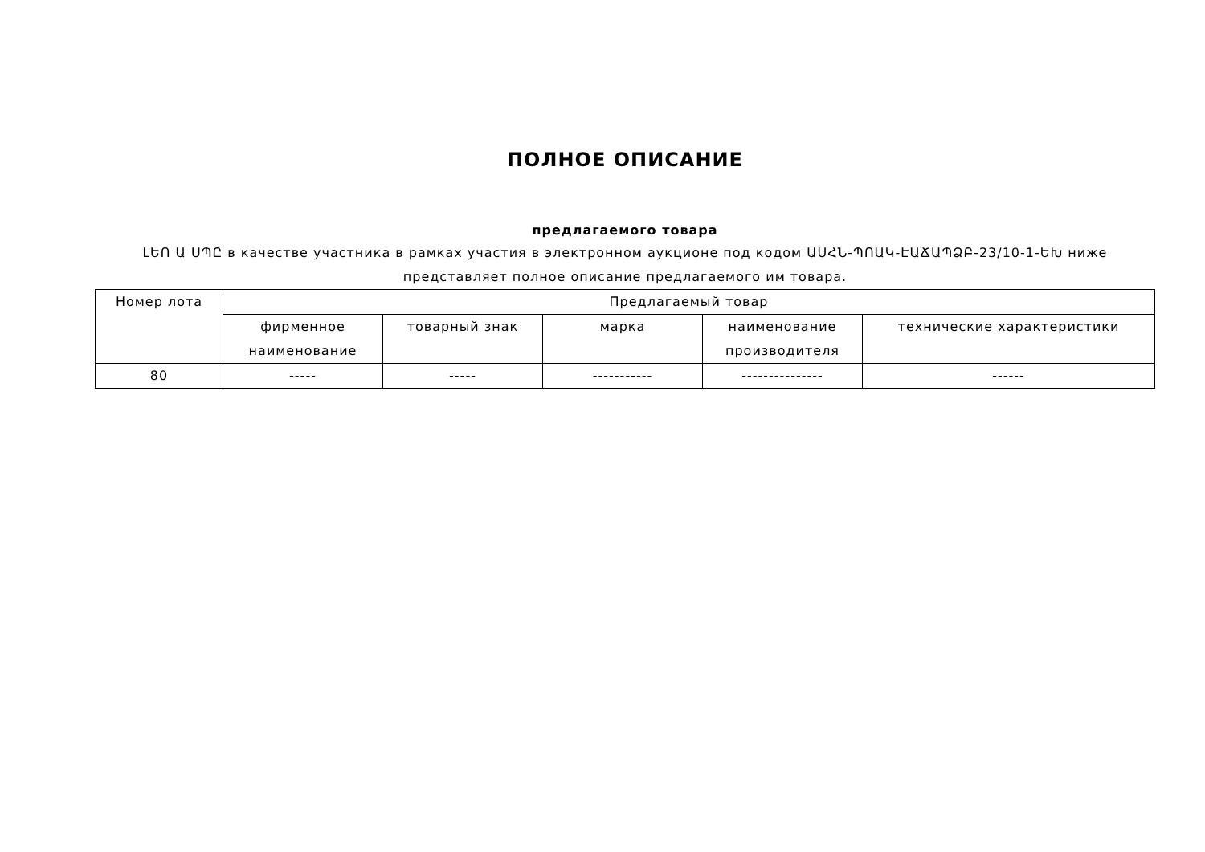ПОЛНОЕ ОПИСАНИЕ
предлагаемого товара
ԼԵՈ Ա ՍՊԸ в качестве участника в рамках участия в электронном аукционе под кодом ԱՍՀՆ-ՊՈԱԿ-ԷԱՃԱՊՁԲ-23/10-1-ԵԽ ниже представляет полное описание предлагаемого им товара.
| Номер лота | Предлагаемый товар | | | | |
| --- | --- | --- | --- | --- | --- |
| | фирменное наименование | товарный знак | марка | наименование производителя | технические характеристики |
| 80 | ----- | ----- | ----------- | --------------- | ------ |